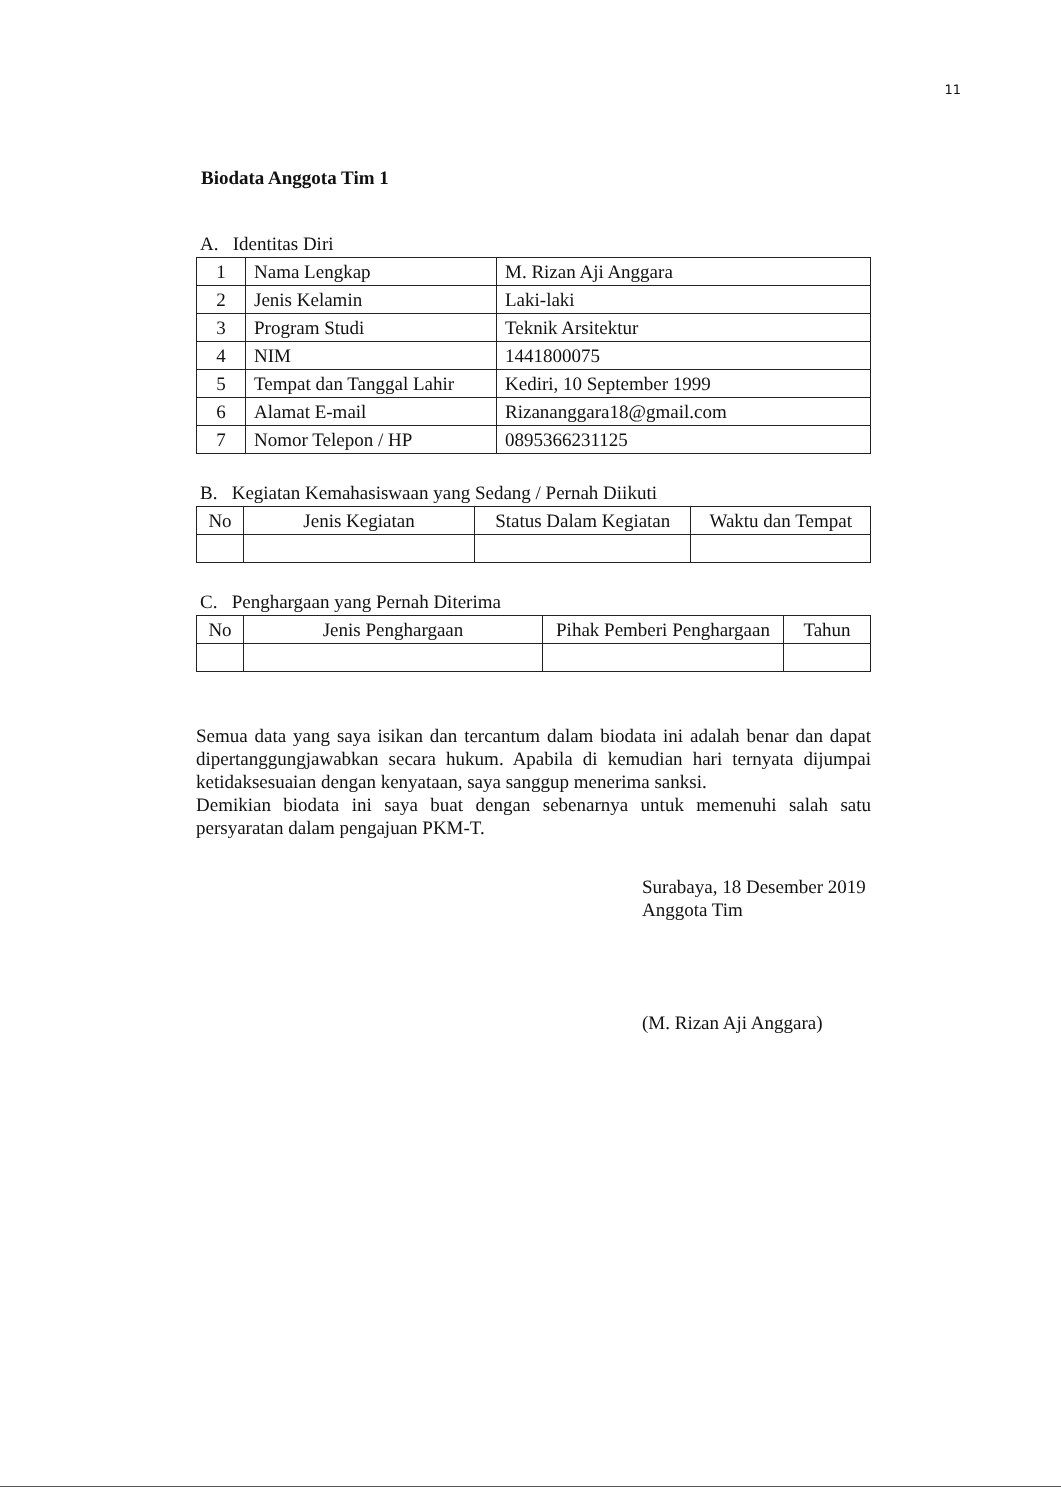11
Biodata Anggota Tim 1
A. Identitas Diri
| 1 | Nama Lengkap | M. Rizan Aji Anggara |
| 2 | Jenis Kelamin | Laki-laki |
| 3 | Program Studi | Teknik Arsitektur |
| 4 | NIM | 1441800075 |
| 5 | Tempat dan Tanggal Lahir | Kediri, 10 September 1999 |
| 6 | Alamat E-mail | Rizananggara18@gmail.com |
| 7 | Nomor Telepon / HP | 0895366231125 |
B. Kegiatan Kemahasiswaan yang Sedang / Pernah Diikuti
| No | Jenis Kegiatan | Status Dalam Kegiatan | Waktu dan Tempat |
| --- | --- | --- | --- |
C. Penghargaan yang Pernah Diterima
| No | Jenis Penghargaan | Pihak Pemberi Penghargaan | Tahun |
| --- | --- | --- | --- |
Semua data yang saya isikan dan tercantum dalam biodata ini adalah benar dan dapat dipertanggungjawabkan secara hukum. Apabila di kemudian hari ternyata dijumpai ketidaksesuaian dengan kenyataan, saya sanggup menerima sanksi.
Demikian biodata ini saya buat dengan sebenarnya untuk memenuhi salah satu persyaratan dalam pengajuan PKM-T.
Surabaya, 18 Desember 2019
Anggota Tim
(M. Rizan Aji Anggara)